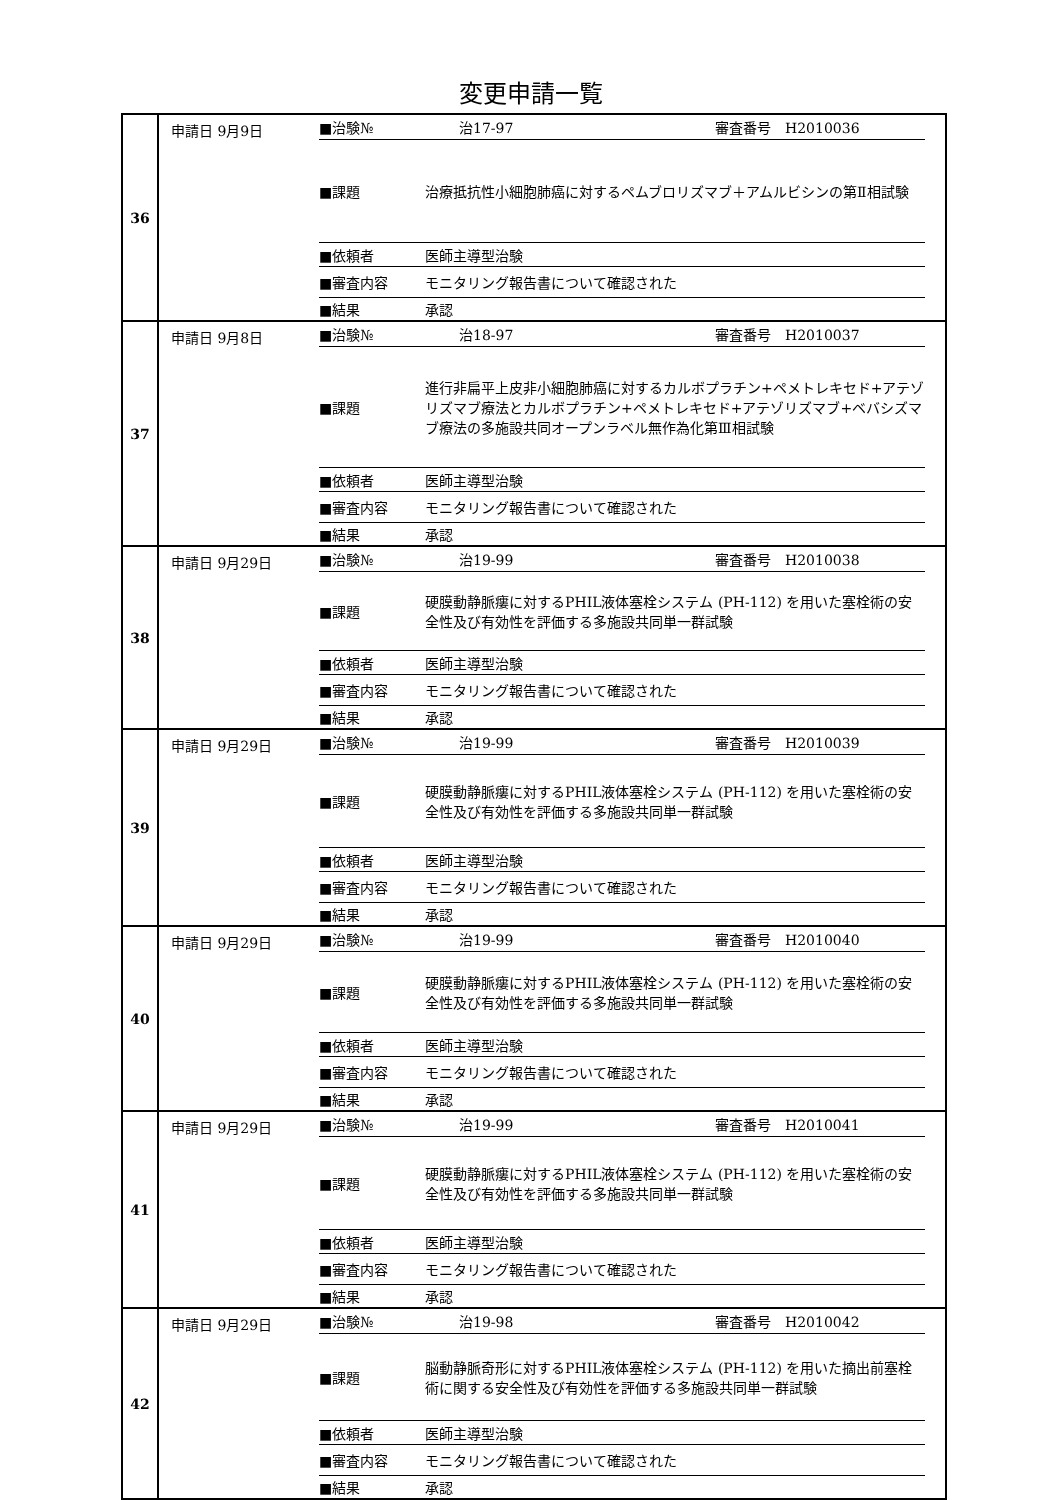変更申請一覧
| 36 | 申請日 9月9日 ■治験№ 治17-97 審査番号 H2010036 ■課題 治療抵抗性小細胞肺癌に対するペムブロリズマブ＋アムルビシンの第Ⅱ相試験 ■依頼者 医師主導型治験 ■審査内容 モニタリング報告書について確認された ■結果 承認 |
| 37 | 申請日 9月8日 ■治験№ 治18-97 審査番号 H2010037 ■課題 進行非扁平上皮非小細胞肺癌に対するカルボプラチン+ペメトレキセド+アテゾリズマブ療法とカルボプラチン+ペメトレキセド+アテゾリズマブ+ベバシズマブ療法の多施設共同オープンラベル無作為化第Ⅲ相試験 ■依頼者 医師主導型治験 ■審査内容 モニタリング報告書について確認された ■結果 承認 |
| 38 | 申請日 9月29日 ■治験№ 治19-99 審査番号 H2010038 ■課題 硬膜動静脈瘻に対するPHIL液体塞栓システム (PH-112) を用いた塞栓術の安全性及び有効性を評価する多施設共同単一群試験 ■依頼者 医師主導型治験 ■審査内容 モニタリング報告書について確認された ■結果 承認 |
| 39 | 申請日 9月29日 ■治験№ 治19-99 審査番号 H2010039 ■課題 硬膜動静脈瘻に対するPHIL液体塞栓システム (PH-112) を用いた塞栓術の安全性及び有効性を評価する多施設共同単一群試験 ■依頼者 医師主導型治験 ■審査内容 モニタリング報告書について確認された ■結果 承認 |
| 40 | 申請日 9月29日 ■治験№ 治19-99 審査番号 H2010040 ■課題 硬膜動静脈瘻に対するPHIL液体塞栓システム (PH-112) を用いた塞栓術の安全性及び有効性を評価する多施設共同単一群試験 ■依頼者 医師主導型治験 ■審査内容 モニタリング報告書について確認された ■結果 承認 |
| 41 | 申請日 9月29日 ■治験№ 治19-99 審査番号 H2010041 ■課題 硬膜動静脈瘻に対するPHIL液体塞栓システム (PH-112) を用いた塞栓術の安全性及び有効性を評価する多施設共同単一群試験 ■依頼者 医師主導型治験 ■審査内容 モニタリング報告書について確認された ■結果 承認 |
| 42 | 申請日 9月29日 ■治験№ 治19-98 審査番号 H2010042 ■課題 脳動静脈奇形に対するPHIL液体塞栓システム (PH-112) を用いた摘出前塞栓術に関する安全性及び有効性を評価する多施設共同単一群試験 ■依頼者 医師主導型治験 ■審査内容 モニタリング報告書について確認された ■結果 承認 |